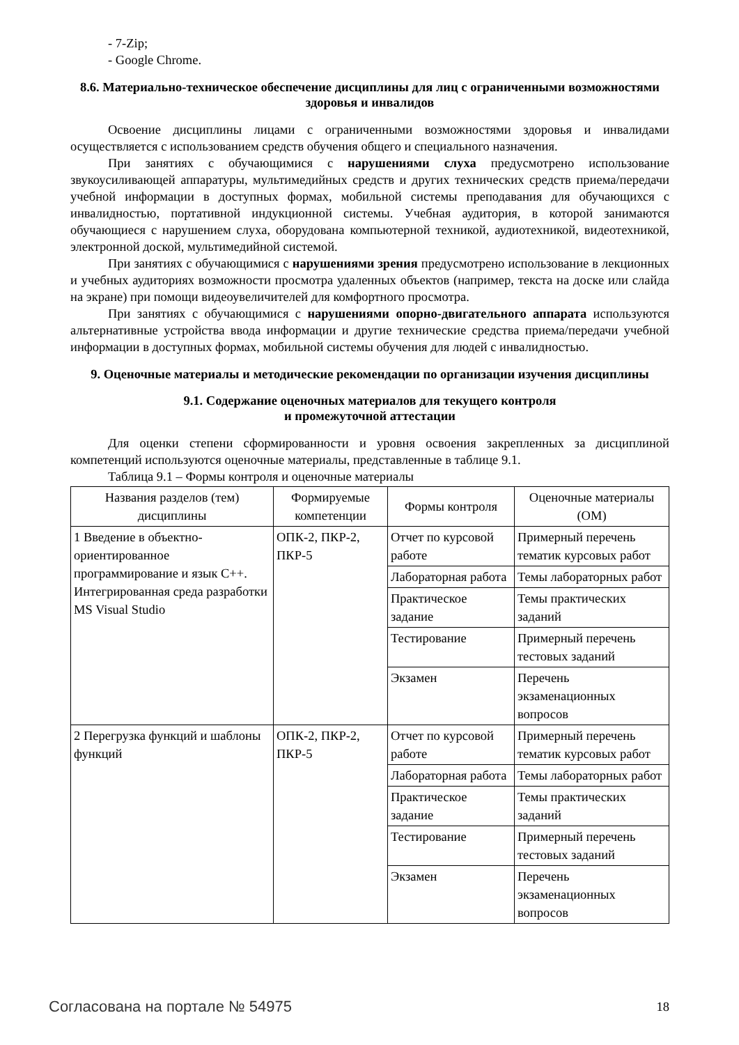- 7-Zip;
- Google Chrome.
8.6. Материально-техническое обеспечение дисциплины для лиц с ограниченными возможностями здоровья и инвалидов
Освоение дисциплины лицами с ограниченными возможностями здоровья и инвалидами осуществляется с использованием средств обучения общего и специального назначения.
При занятиях с обучающимися с нарушениями слуха предусмотрено использование звукоусиливающей аппаратуры, мультимедийных средств и других технических средств приема/передачи учебной информации в доступных формах, мобильной системы преподавания для обучающихся с инвалидностью, портативной индукционной системы. Учебная аудитория, в которой занимаются обучающиеся с нарушением слуха, оборудована компьютерной техникой, аудиотехникой, видеотехникой, электронной доской, мультимедийной системой.
При занятиях с обучающимися с нарушениями зрения предусмотрено использование в лекционных и учебных аудиториях возможности просмотра удаленных объектов (например, текста на доске или слайда на экране) при помощи видеоувеличителей для комфортного просмотра.
При занятиях с обучающимися с нарушениями опорно-двигательного аппарата используются альтернативные устройства ввода информации и другие технические средства приема/передачи учебной информации в доступных формах, мобильной системы обучения для людей с инвалидностью.
9. Оценочные материалы и методические рекомендации по организации изучения дисциплины
9.1. Содержание оценочных материалов для текущего контроля
и промежуточной аттестации
Для оценки степени сформированности и уровня освоения закрепленных за дисциплиной компетенций используются оценочные материалы, представленные в таблице 9.1.
Таблица 9.1 – Формы контроля и оценочные материалы
| Названия разделов (тем) дисциплины | Формируемые компетенции | Формы контроля | Оценочные материалы (ОМ) |
| --- | --- | --- | --- |
| 1 Введение в объектно-ориентированное программирование и язык С++. Интегрированная среда разработки MS Visual Studio | ОПК-2, ПКР-2, ПКР-5 | Отчет по курсовой работе | Примерный перечень тематик курсовых работ |
| | | Лабораторная работа | Темы лабораторных работ |
| | | Практическое задание | Темы практических заданий |
| | | Тестирование | Примерный перечень тестовых заданий |
| | | Экзамен | Перечень экзаменационных вопросов |
| 2 Перегрузка функций и шаблоны функций | ОПК-2, ПКР-2, ПКР-5 | Отчет по курсовой работе | Примерный перечень тематик курсовых работ |
| | | Лабораторная работа | Темы лабораторных работ |
| | | Практическое задание | Темы практических заданий |
| | | Тестирование | Примерный перечень тестовых заданий |
| | | Экзамен | Перечень экзаменационных вопросов |
Согласована на портале № 54975 18